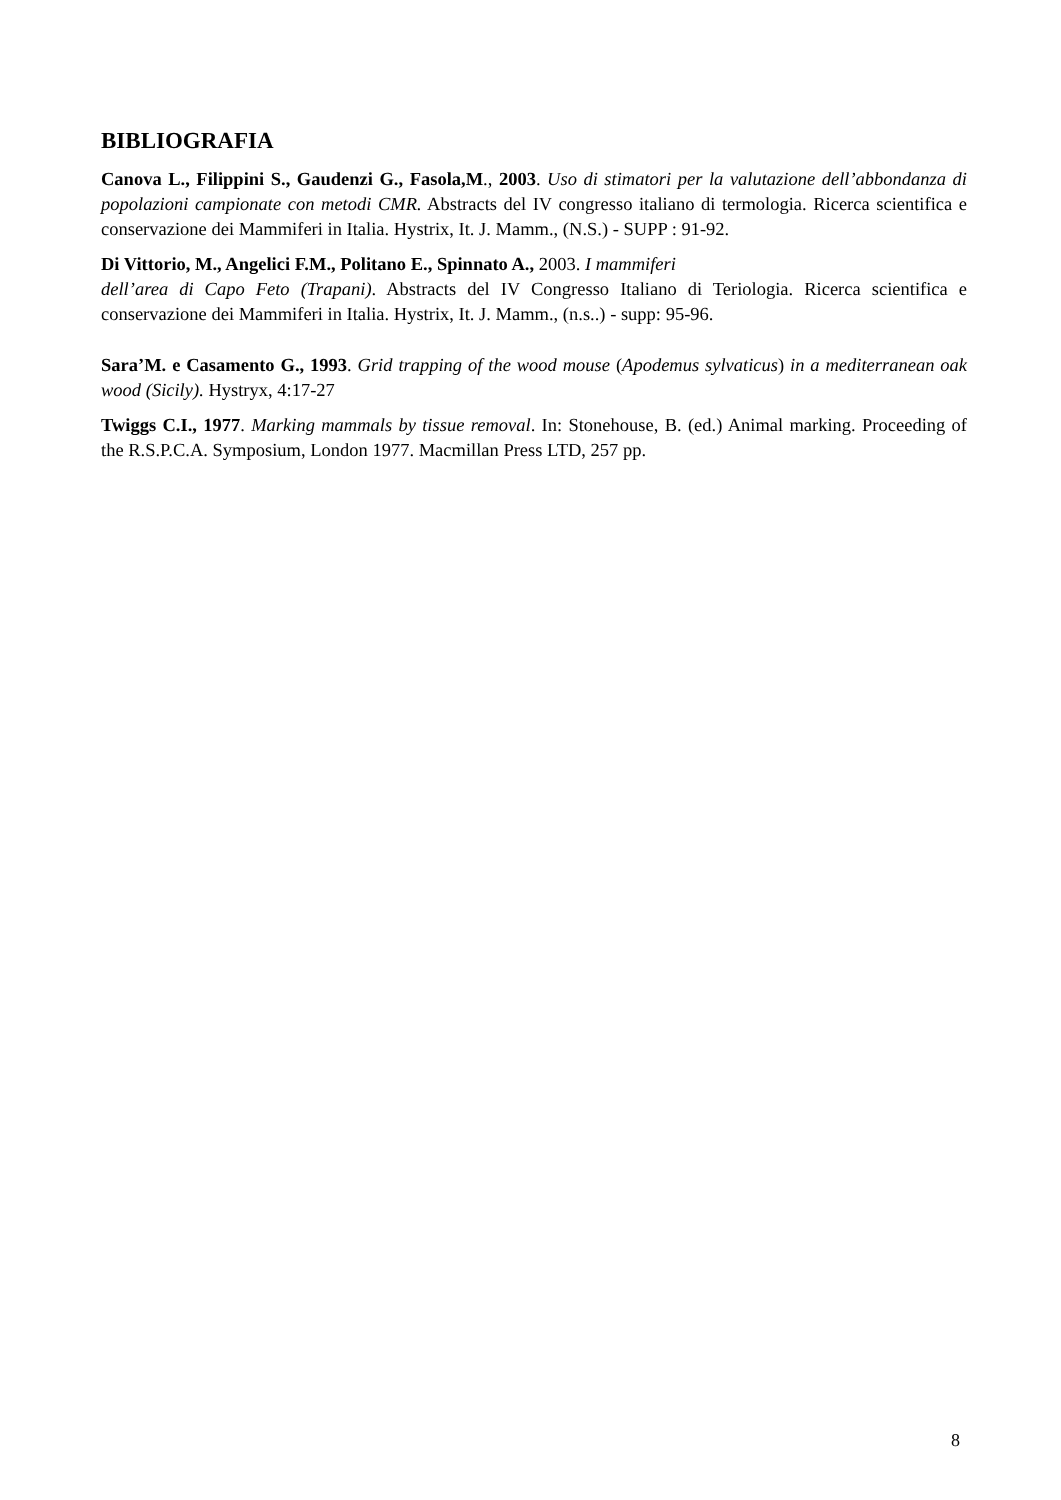BIBLIOGRAFIA
Canova L., Filippini S., Gaudenzi G., Fasola,M., 2003. Uso di stimatori per la valutazione dell’abbondanza di popolazioni campionate con metodi CMR. Abstracts del IV congresso italiano di termologia. Ricerca scientifica e conservazione dei Mammiferi in Italia. Hystrix, It. J. Mamm., (N.S.) - SUPP : 91-92.
Di Vittorio, M., Angelici F.M., Politano E., Spinnato A., 2003. I mammiferi
dell’area di Capo Feto (Trapani). Abstracts del IV Congresso Italiano di Teriologia. Ricerca scientifica e conservazione dei Mammiferi in Italia. Hystrix, It. J. Mamm., (n.s..) - supp: 95-96.
Sara’M. e Casamento G., 1993. Grid trapping of the wood mouse (Apodemus sylvaticus) in a mediterranean oak wood (Sicily). Hystryx, 4:17-27
Twiggs C.I., 1977. Marking mammals by tissue removal. In: Stonehouse, B. (ed.) Animal marking. Proceeding of the R.S.P.C.A. Symposium, London 1977. Macmillan Press LTD, 257 pp.
8